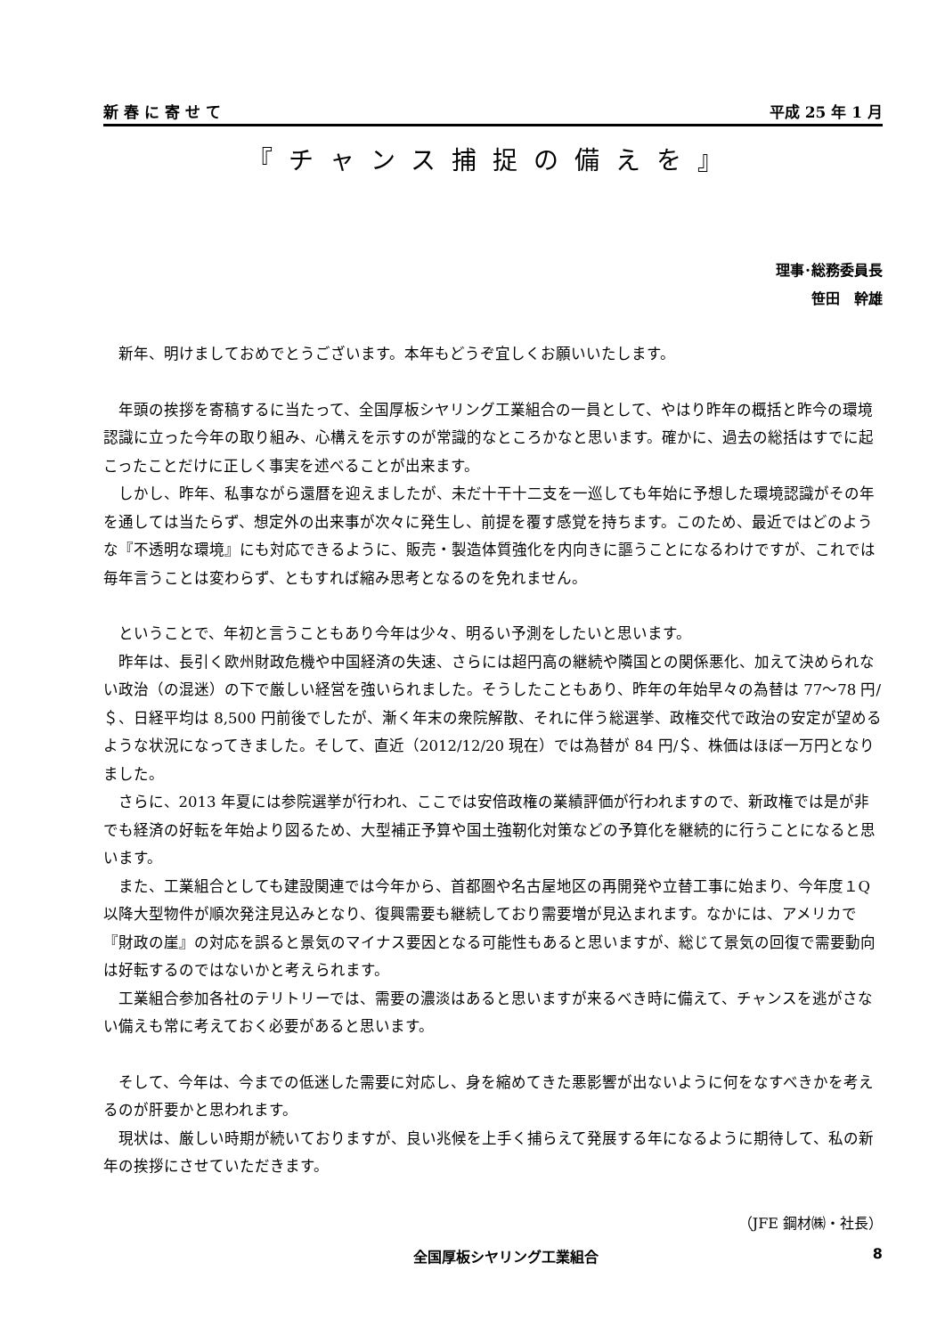新 春 に 寄 せ て 平成 25 年 1 月
『チャンス捕捉の備えを』
理事･総務委員長
笹田　幹雄
新年、明けましておめでとうございます。本年もどうぞ宜しくお願いいたします。
年頭の挨拶を寄稿するに当たって、全国厚板シヤリング工業組合の一員として、やはり昨年の概括と昨今の環境認識に立った今年の取り組み、心構えを示すのが常識的なところかなと思います。確かに、過去の総括はすでに起こったことだけに正しく事実を述べることが出来ます。
しかし、昨年、私事ながら還暦を迎えましたが、未だ十干十二支を一巡しても年始に予想した環境認識がその年を通しては当たらず、想定外の出来事が次々に発生し、前提を覆す感覚を持ちます。このため、最近ではどのような『不透明な環境』にも対応できるように、販売・製造体質強化を内向きに謳うことになるわけですが、これでは毎年言うことは変わらず、ともすれば縮み思考となるのを免れません。
ということで、年初と言うこともあり今年は少々、明るい予測をしたいと思います。
昨年は、長引く欧州財政危機や中国経済の失速、さらには超円高の継続や隣国との関係悪化、加えて決められない政治（の混迷）の下で厳しい経営を強いられました。そうしたこともあり、昨年の年始早々の為替は 77～78 円/＄、日経平均は 8,500 円前後でしたが、漸く年末の衆院解散、それに伴う総選挙、政権交代で政治の安定が望めるような状況になってきました。そして、直近（2012/12/20 現在）では為替が 84 円/＄、株価はほぼ一万円となりました。
さらに、2013 年夏には参院選挙が行われ、ここでは安倍政権の業績評価が行われますので、新政権では是が非でも経済の好転を年始より図るため、大型補正予算や国土強靭化対策などの予算化を継続的に行うことになると思います。
また、工業組合としても建設関連では今年から、首都圏や名古屋地区の再開発や立替工事に始まり、今年度１Q以降大型物件が順次発注見込みとなり、復興需要も継続しており需要増が見込まれます。なかには、アメリカで『財政の崖』の対応を誤ると景気のマイナス要因となる可能性もあると思いますが、総じて景気の回復で需要動向は好転するのではないかと考えられます。
工業組合参加各社のテリトリーでは、需要の濃淡はあると思いますが来るべき時に備えて、チャンスを逃がさない備えも常に考えておく必要があると思います。
そして、今年は、今までの低迷した需要に対応し、身を縮めてきた悪影響が出ないように何をなすべきかを考えるのが肝要かと思われます。
現状は、厳しい時期が続いておりますが、良い兆候を上手く捕らえて発展する年になるように期待して、私の新年の挨拶にさせていただきます。
（JFE 鋼材㈱・社長）
全国厚板シヤリング工業組合 8